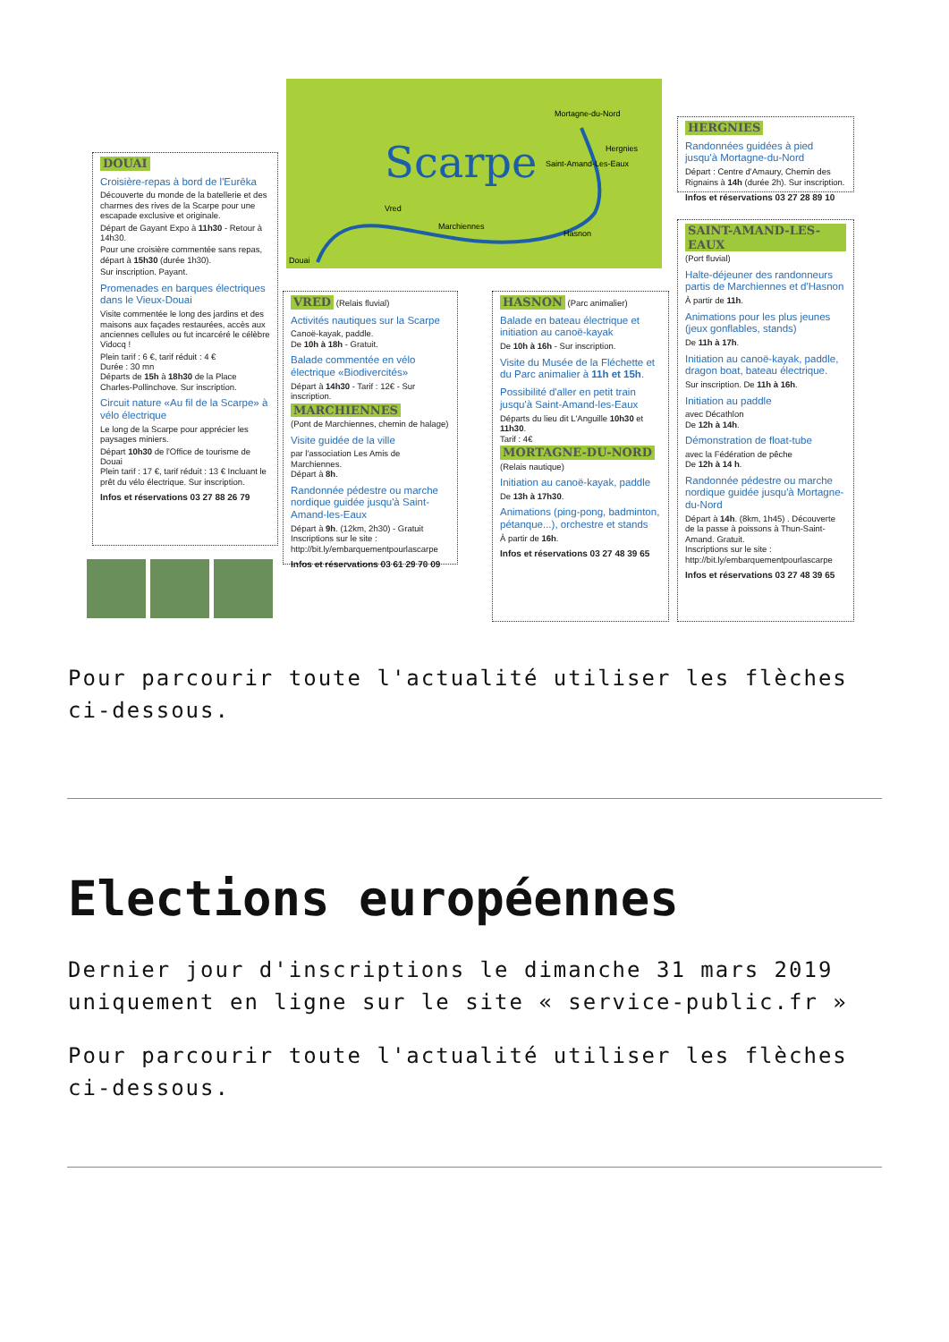Scarpe
Mortagne-du-Nord
Hergnies
Saint-Amand-Les-Eaux
Vred
Marchiennes
Hasnon
Douai
DOUAI
Croisière-repas à bord de l'Eurêka
Découverte du monde de la batellerie et des charmes des rives de la Scarpe pour une escapade exclusive et originale.
Départ de Gayant Expo à 11h30 - Retour à 14h30.
Pour une croisière commentée sans repas, départ à 15h30 (durée 1h30).
Sur inscription. Payant.
Promenades en barques électriques dans le Vieux-Douai
Visite commentée le long des jardins et des maisons aux façades restaurées, accès aux anciennes cellules ou fut incarcéré le célèbre Vidocq !
Plein tarif : 6 €, tarif réduit : 4 €
Durée : 30 mn
Départs de 15h à 18h30 de la Place Charles-Pollinchove. Sur inscription.
Circuit nature «Au fil de la Scarpe» à vélo électrique
Le long de la Scarpe pour apprécier les paysages miniers.
Départ 10h30 de l'Office de tourisme de Douai
Plein tarif : 17 €, tarif réduit : 13 € Incluant le prêt du vélo électrique. Sur inscription.
Infos et réservations 03 27 88 26 79
VRED (Relais fluvial)
Activités nautiques sur la Scarpe
Canoë-kayak, paddle.
De 10h à 18h - Gratuit.
Balade commentée en vélo électrique «Biodivercités»
Départ à 14h30 - Tarif : 12€ - Sur inscription.
MARCHIENNES
(Pont de Marchiennes, chemin de halage)
Visite guidée de la ville
par l'association Les Amis de Marchiennes.
Départ à 8h.
Randonnée pédestre ou marche nordique guidée jusqu'à Saint-Amand-les-Eaux
Départ à 9h. (12km, 2h30) - Gratuit
Inscriptions sur le site :
http://bit.ly/embarquementpourlascarpe
Infos et réservations 03 61 29 70 09
HASNON (Parc animalier)
Balade en bateau électrique et initiation au canoë-kayak
De 10h à 16h - Sur inscription.
Visite du Musée de la Fléchette et du Parc animalier à 11h et 15h.
Possibilité d'aller en petit train jusqu'à Saint-Amand-les-Eaux
Départs du lieu dit L'Anguille 10h30 et 11h30.
Tarif : 4€
MORTAGNE-DU-NORD
(Relais nautique)
Initiation au canoë-kayak, paddle
De 13h à 17h30.
Animations (ping-pong, badminton, pétanque...), orchestre et stands
À partir de 16h.
Infos et réservations 03 27 48 39 65
HERGNIES
Randonnées guidées à pied jusqu'à Mortagne-du-Nord
Départ : Centre d'Amaury, Chemin des Rignains à 14h (durée 2h). Sur inscription.
Infos et réservations 03 27 28 89 10
SAINT-AMAND-LES-EAUX
(Port fluvial)
Halte-déjeuner des randonneurs partis de Marchiennes et d'Hasnon
À partir de 11h.
Animations pour les plus jeunes (jeux gonflables, stands)
De 11h à 17h.
Initiation au canoë-kayak, paddle, dragon boat, bateau électrique.
Sur inscription. De 11h à 16h.
Initiation au paddle
avec Décathlon
De 12h à 14h.
Démonstration de float-tube
avec la Fédération de pêche
De 12h à 14 h.
Randonnée pédestre ou marche nordique guidée jusqu'à Mortagne-du-Nord
Départ à 14h. (8km, 1h45) . Découverte de la passe à poissons à Thun-Saint-Amand. Gratuit.
Inscriptions sur le site :
http://bit.ly/embarquementpourlascarpe
Infos et réservations 03 27 48 39 65
Pour parcourir toute l'actualité utiliser les flèches ci-dessous.
Elections européennes
Dernier jour d'inscriptions le dimanche 31 mars 2019 uniquement en ligne sur le site « service-public.fr »
Pour parcourir toute l'actualité utiliser les flèches ci-dessous.